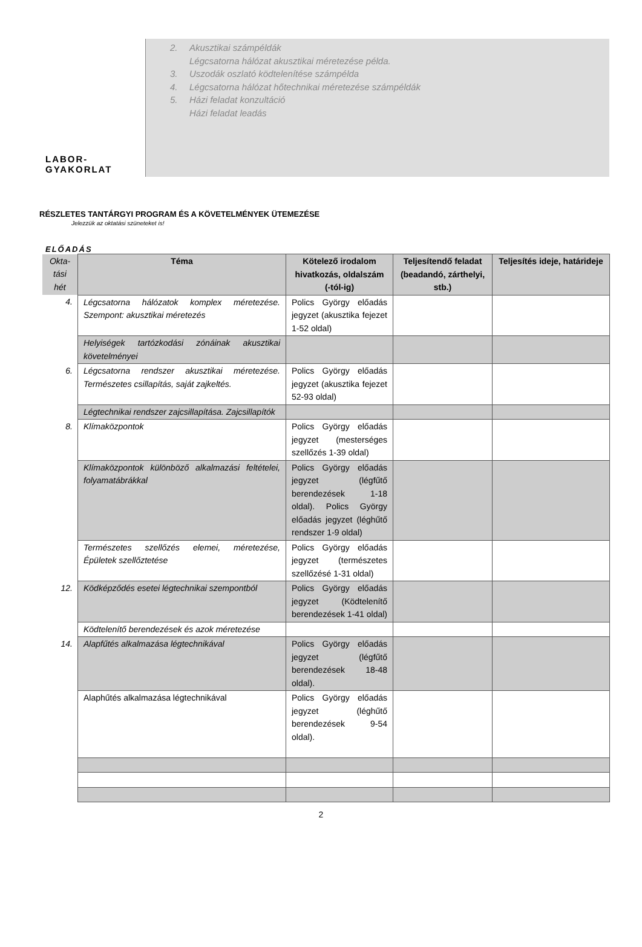LABOR-
GYAKORLAT
2. Akusztikai számpéldák
Légcsatorna hálózat akusztikai méretezése példa.
3. Uszodák oszlató ködtelenítése számpélda
4. Légcsatorna hálózat hőtechnikai méretezése számpéldák
5. Házi feladat konzultáció
Házi feladat leadás
RÉSZLETES TANTÁRGYI PROGRAM ÉS A KÖVETELMÉNYEK ÜTEMEZÉSE
Jelezzük az oktatási szüneteket is!
ELŐADÁS
| Okta- tási hét | Téma | Kötelező irodalom hivatkozás, oldalszám (-tól-ig) | Teljesítendő feladat (beadandó, zárthelyi, stb.) | Teljesítés ideje, határideje |
| --- | --- | --- | --- | --- |
| 4. | Légcsatorna hálózatok komplex méretezése. Szempont: akusztikai méretezés | Polics György előadás jegyzet (akusztika fejezet 1-52 oldal) | | |
| | Helyiségek tartózkodási zónáinak akusztikai követelményei | | | |
| 6. | Légcsatorna rendszer akusztikai méretezése. Természetes csillapítás, saját zajkeltés. | Polics György előadás jegyzet (akusztika fejezet 52-93 oldal) | | |
| | Légtechnikai rendszer zajcsillapítása. Zajcsillapítók | | | |
| 8. | Klímaközpontok | Polics György előadás jegyzet (mesterséges szellőzés 1-39 oldal) | | |
| | Klímaközpontok különböző alkalmazási feltételei, folyamatábrákkal | Polics György előadás jegyzet (légfűtő berendezések 1-18 oldal). Polics György előadás jegyzet (léghűtő rendszer 1-9 oldal) | | |
| | Természetes szellőzés elemei, méretezése, Épületek szellőztetése | Polics György előadás jegyzet (természetes szellőzésé 1-31 oldal) | | |
| 12. | Ködképződés esetei légtechnikai szempontból | Polics György előadás jegyzet (Ködtelenítő berendezések 1-41 oldal) | | |
| | Ködtelenítő berendezések és azok méretezése | | | |
| 14. | Alapfűtés alkalmazása légtechnikával | Polics György előadás jegyzet (légfűtő berendezések 18-48 oldal). | | |
| | Alaphűtés alkalmazása légtechnikával | Polics György előadás jegyzet (léghűtő berendezések 9-54 oldal). | | |
2